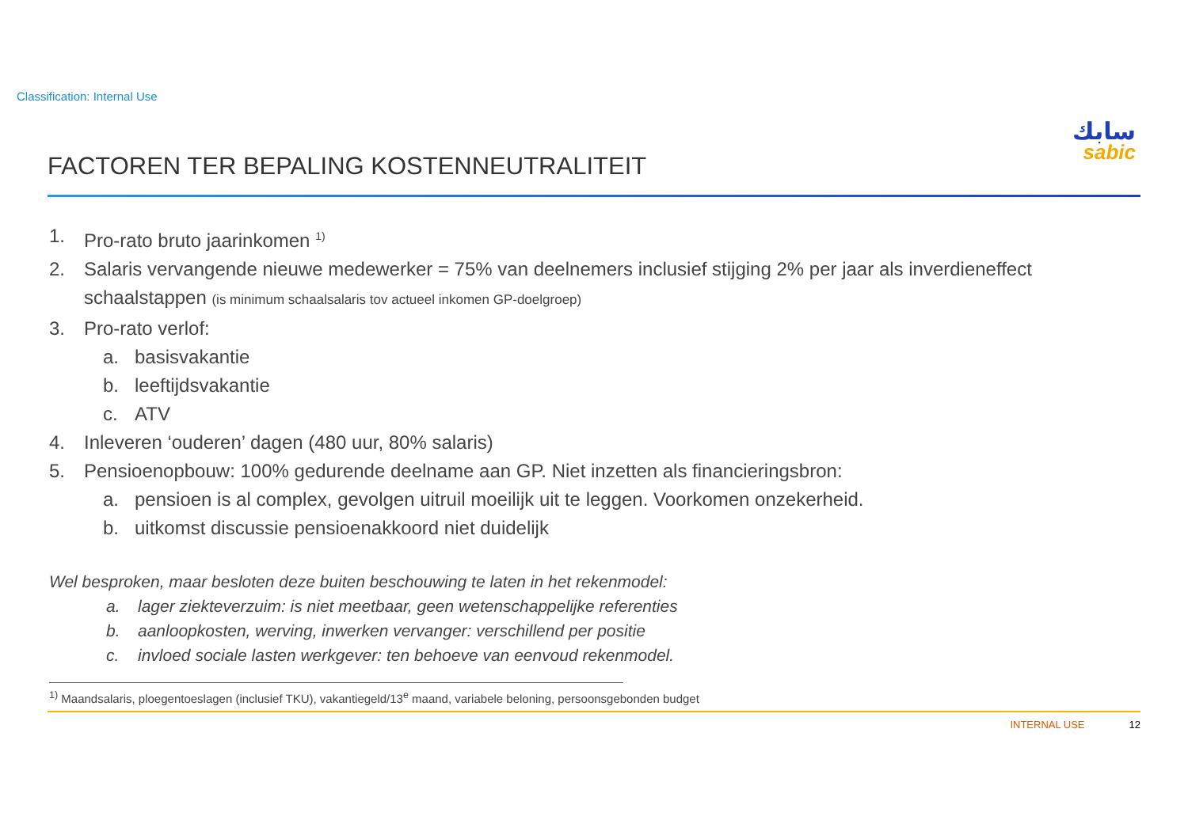Classification: Internal Use
سابك
sabic
FACTOREN TER BEPALING KOSTENNEUTRALITEIT
1. Pro-rato bruto jaarinkomen <sup>1)</sup>
2. Salaris vervangende nieuwe medewerker = 75% van deelnemers inclusief stijging 2% per jaar als inverdieneffect schaalstappen (is minimum schaalsalaris tov actueel inkomen GP-doelgroep)
3. Pro-rato verlof:
a. basisvakantie
b. leeftijdsvakantie
c. ATV
4. Inleveren ‘ouderen’ dagen (480 uur, 80% salaris)
5. Pensioenopbouw: 100% gedurende deelname aan GP. Niet inzetten als financieringsbron:
a. pensioen is al complex, gevolgen uitruil moeilijk uit te leggen. Voorkomen onzekerheid.
b. uitkomst discussie pensioenakkoord niet duidelijk
Wel besproken, maar besloten deze buiten beschouwing te laten in het rekenmodel:
a. lager ziekteverzuim: is niet meetbaar, geen wetenschappelijke referenties
b. aanloopkosten, werving, inwerken vervanger: verschillend per positie
c. invloed sociale lasten werkgever: ten behoeve van eenvoud rekenmodel.
<sup>1)</sup> Maandsalaris, ploegentoeslagen (inclusief TKU), vakantiegeld/13<sup>e</sup> maand, variabele beloning, persoonsgebonden budget
INTERNAL USE 12